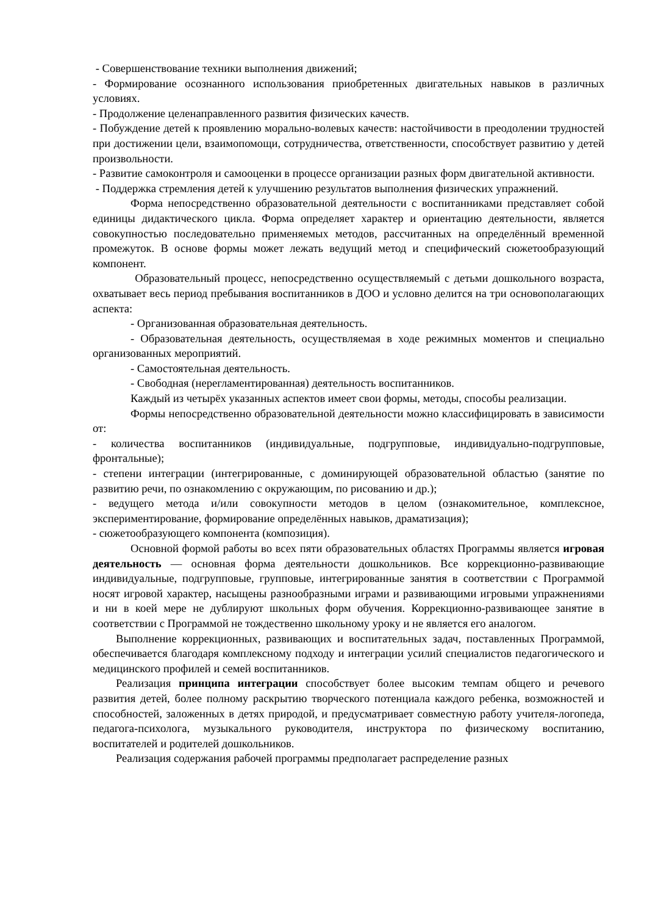- Совершенствование техники выполнения движений;
- Формирование осознанного использования приобретенных двигательных навыков в различных условиях.
- Продолжение целенаправленного развития физических качеств.
- Побуждение детей к проявлению морально-волевых качеств: настойчивости в преодолении трудностей при достижении цели, взаимопомощи, сотрудничества, ответственности, способствует развитию у детей произвольности.
- Развитие самоконтроля и самооценки в процессе организации разных форм двигательной активности.
- Поддержка стремления детей к улучшению результатов выполнения физических упражнений.
Форма непосредственно образовательной деятельности с воспитанниками представляет собой единицы дидактического цикла. Форма определяет характер и ориентацию деятельности, является совокупностью последовательно применяемых методов, рассчитанных на определённый временной промежуток. В основе формы может лежать ведущий метод и специфический сюжетообразующий компонент.
Образовательный процесс, непосредственно осуществляемый с детьми дошкольного возраста, охватывает весь период пребывания воспитанников в ДОО и условно делится на три основополагающих аспекта:
- Организованная образовательная деятельность.
- Образовательная деятельность, осуществляемая в ходе режимных моментов и специально организованных мероприятий.
- Самостоятельная деятельность.
- Свободная (нерегламентированная) деятельность воспитанников.
Каждый из четырёх указанных аспектов имеет свои формы, методы, способы реализации.
Формы непосредственно образовательной деятельности можно классифицировать в зависимости от:
- количества воспитанников (индивидуальные, подгрупповые, индивидуально-подгрупповые, фронтальные);
- степени интеграции (интегрированные, с доминирующей образовательной областью (занятие по развитию речи, по ознакомлению с окружающим, по рисованию и др.);
- ведущего метода и/или совокупности методов в целом (ознакомительное, комплексное, экспериментирование, формирование определённых навыков, драматизация);
- сюжетообразующего компонента (композиция).
Основной формой работы во всех пяти образовательных областях Программы является игровая деятельность — основная форма деятельности дошкольников. Все коррекционно-развивающие индивидуальные, подгрупповые, групповые, интегрированные занятия в соответствии с Программой носят игровой характер, насыщены разнообразными играми и развивающими игровыми упражнениями и ни в коей мере не дублируют школьных форм обучения. Коррекционно-развивающее занятие в соответствии с Программой не тождественно школьному уроку и не является его аналогом.
Выполнение коррекционных, развивающих и воспитательных задач, поставленных Программой, обеспечивается благодаря комплексному подходу и интеграции усилий специалистов педагогического и медицинского профилей и семей воспитанников.
Реализация принципа интеграции способствует более высоким темпам общего и речевого развития детей, более полному раскрытию творческого потенциала каждого ребенка, возможностей и способностей, заложенных в детях природой, и предусматривает совместную работу учителя-логопеда, педагога-психолога, музыкального руководителя, инструктора по физическому воспитанию, воспитателей и родителей дошкольников.
Реализация содержания рабочей программы предполагает распределение разных